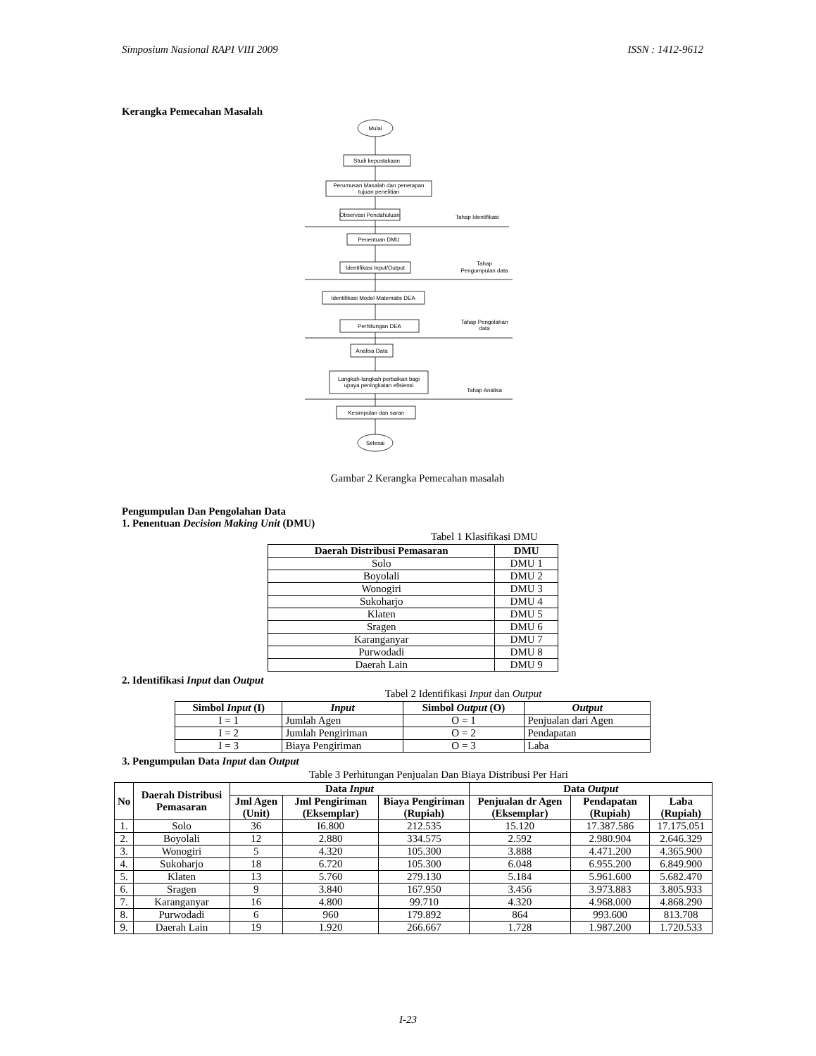Simposium Nasional RAPI VIII 2009 ISSN : 1412-9612
Kerangka Pemecahan Masalah
Mulai
Studi kepustakaan
Perumusan Masalah dan penetapan
tujuan penelitian
Observasi Pendahuluan
Tahap Identifikasi
Penentuan DMU
Identifikasi Input/Output
Tahap
Pengumpulan data
Identifikasi Model Matematis DEA
Perhitungan DEA
Tahap Pengolahan
data
Analisa Data
Langkah-langkah perbaikan bagi
upaya peningkatan efisiensi
Tahap Analisa
Kesimpulan dan saran
Selesai
Gambar 2 Kerangka Pemecahan masalah
Pengumpulan Dan Pengolahan Data
1. Penentuan Decision Making Unit (DMU)
Tabel 1 Klasifikasi DMU
| Daerah Distribusi Pemasaran | DMU |
| --- | --- |
| Solo | DMU 1 |
| Boyolali | DMU 2 |
| Wonogiri | DMU 3 |
| Sukoharjo | DMU 4 |
| Klaten | DMU 5 |
| Sragen | DMU 6 |
| Karanganyar | DMU 7 |
| Purwodadi | DMU 8 |
| Daerah Lain | DMU 9 |
2. Identifikasi Input dan Output
Tabel 2 Identifikasi Input dan Output
| Simbol Input (I) | Input | Simbol Output (O) | Output |
| --- | --- | --- | --- |
| I = 1 | Jumlah Agen | O = 1 | Penjualan dari Agen |
| I = 2 | Jumlah Pengiriman | O = 2 | Pendapatan |
| I = 3 | Biaya Pengiriman | O = 3 | Laba |
3. Pengumpulan Data Input dan Output
Table 3 Perhitungan Penjualan Dan Biaya Distribusi Per Hari
| No | Daerah Distribusi Pemasaran | Data Input | | | Data Output | | |
| --- | --- | --- | --- | --- | --- | --- | --- |
| | | Jml Agen (Unit) | Jml Pengiriman (Eksemplar) | Biaya Pengiriman (Rupiah) | Penjualan dr Agen (Eksemplar) | Pendapatan (Rupiah) | Laba (Rupiah) |
| 1. | Solo | 36 | I6.800 | 212.535 | 15.120 | 17.387.586 | 17.175.051 |
| 2. | Boyolali | 12 | 2.880 | 334.575 | 2.592 | 2.980.904 | 2.646.329 |
| 3. | Wonogiri | 5 | 4.320 | 105.300 | 3.888 | 4.471.200 | 4.365.900 |
| 4. | Sukoharjo | 18 | 6.720 | 105.300 | 6.048 | 6.955.200 | 6.849.900 |
| 5. | Klaten | 13 | 5.760 | 279.130 | 5.184 | 5.961.600 | 5.682.470 |
| 6. | Sragen | 9 | 3.840 | 167.950 | 3.456 | 3.973.883 | 3.805.933 |
| 7. | Karanganyar | 16 | 4.800 | 99.710 | 4.320 | 4.968.000 | 4.868.290 |
| 8. | Purwodadi | 6 | 960 | 179.892 | 864 | 993.600 | 813.708 |
| 9. | Daerah Lain | 19 | 1.920 | 266.667 | 1.728 | 1.987.200 | 1.720.533 |
I-23